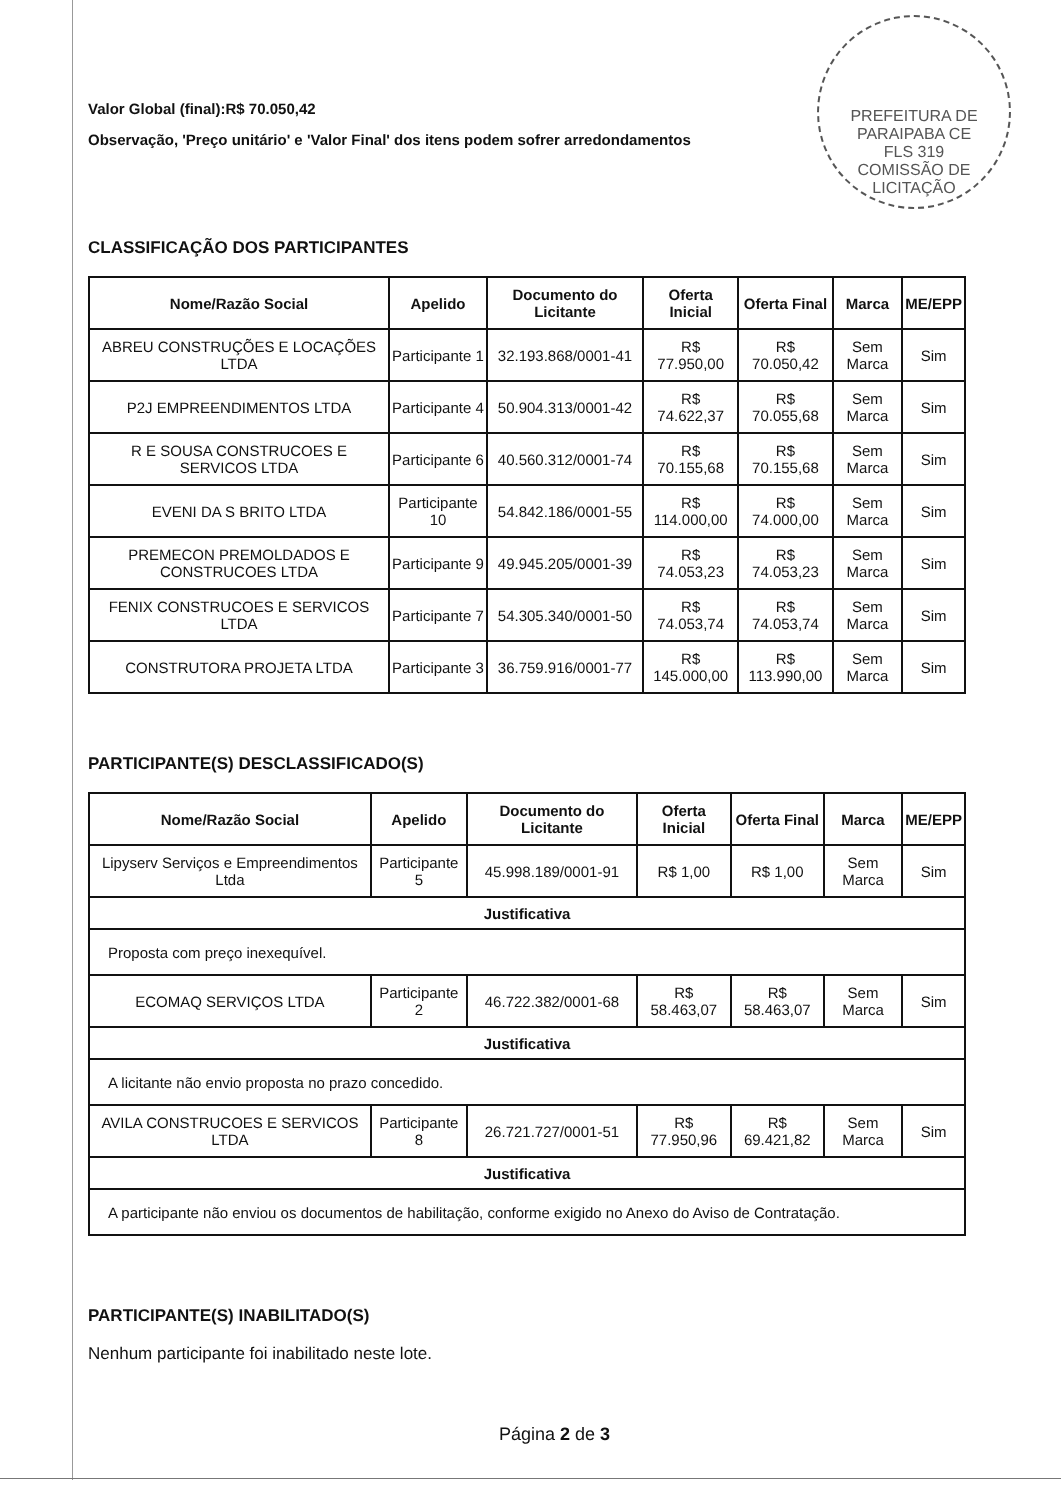PREFEITURA DE PARAIPABA CE
FLS 319
COMISSÃO DE LICITAÇÃO
Valor Global (final):R$ 70.050,42
Observação, 'Preço unitário' e 'Valor Final' dos itens podem sofrer arredondamentos
CLASSIFICAÇÃO DOS PARTICIPANTES
| Nome/Razão Social | Apelido | Documento do Licitante | Oferta Inicial | Oferta Final | Marca | ME/EPP |
| --- | --- | --- | --- | --- | --- | --- |
| ABREU CONSTRUÇÕES E LOCAÇÕES LTDA | Participante 1 | 32.193.868/0001-41 | R$ 77.950,00 | R$ 70.050,42 | Sem Marca | Sim |
| P2J EMPREENDIMENTOS LTDA | Participante 4 | 50.904.313/0001-42 | R$ 74.622,37 | R$ 70.055,68 | Sem Marca | Sim |
| R E SOUSA CONSTRUCOES E SERVICOS LTDA | Participante 6 | 40.560.312/0001-74 | R$ 70.155,68 | R$ 70.155,68 | Sem Marca | Sim |
| EVENI DA S BRITO LTDA | Participante 10 | 54.842.186/0001-55 | R$ 114.000,00 | R$ 74.000,00 | Sem Marca | Sim |
| PREMECON PREMOLDADOS E CONSTRUCOES LTDA | Participante 9 | 49.945.205/0001-39 | R$ 74.053,23 | R$ 74.053,23 | Sem Marca | Sim |
| FENIX CONSTRUCOES E SERVICOS LTDA | Participante 7 | 54.305.340/0001-50 | R$ 74.053,74 | R$ 74.053,74 | Sem Marca | Sim |
| CONSTRUTORA PROJETA LTDA | Participante 3 | 36.759.916/0001-77 | R$ 145.000,00 | R$ 113.990,00 | Sem Marca | Sim |
PARTICIPANTE(S) DESCLASSIFICADO(S)
| Nome/Razão Social | Apelido | Documento do Licitante | Oferta Inicial | Oferta Final | Marca | ME/EPP |
| --- | --- | --- | --- | --- | --- | --- |
| Lipyserv Serviços e Empreendimentos Ltda | Participante 5 | 45.998.189/0001-91 | R$ 1,00 | R$ 1,00 | Sem Marca | Sim |
| Justificativa | | | | | | |
| Proposta com preço inexequível. | | | | | | |
| ECOMAQ SERVIÇOS LTDA | Participante 2 | 46.722.382/0001-68 | R$ 58.463,07 | R$ 58.463,07 | Sem Marca | Sim |
| Justificativa | | | | | | |
| A licitante não envio proposta no prazo concedido. | | | | | | |
| AVILA CONSTRUCOES E SERVICOS LTDA | Participante 8 | 26.721.727/0001-51 | R$ 77.950,96 | R$ 69.421,82 | Sem Marca | Sim |
| Justificativa | | | | | | |
| A participante não enviou os documentos de habilitação, conforme exigido no Anexo do Aviso de Contratação. | | | | | | |
PARTICIPANTE(S) INABILITADO(S)
Nenhum participante foi inabilitado neste lote.
Página 2 de 3